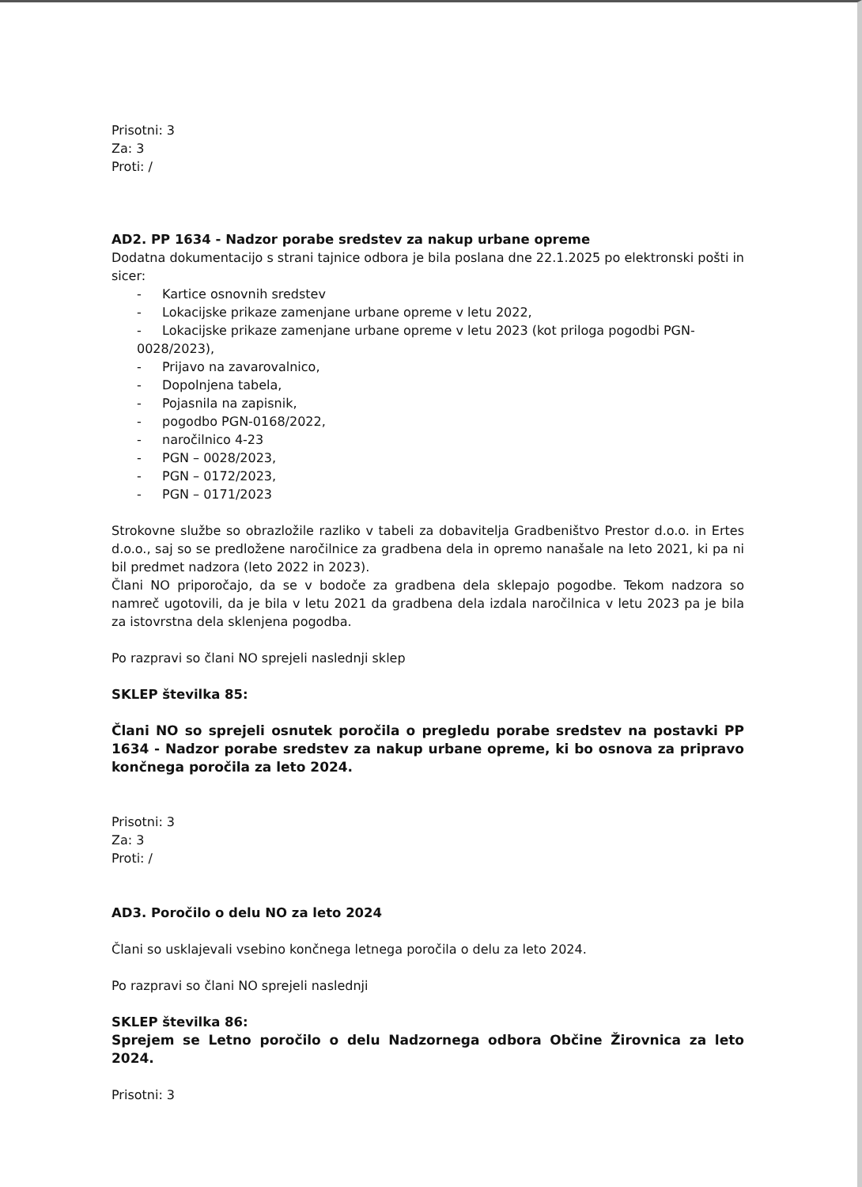Prisotni: 3
Za: 3
Proti: /
AD2. PP 1634 - Nadzor porabe sredstev za nakup urbane opreme
Dodatna dokumentacijo s strani tajnice odbora je bila poslana dne 22.1.2025 po elektronski pošti in sicer:
Kartice osnovnih sredstev
Lokacijske prikaze zamenjane urbane opreme v letu 2022,
Lokacijske prikaze zamenjane urbane opreme v letu 2023 (kot priloga pogodbi PGN-0028/2023),
Prijavo na zavarovalnico,
Dopolnjena tabela,
Pojasnila na zapisnik,
pogodbo PGN-0168/2022,
naročilnico 4-23
PGN – 0028/2023,
PGN – 0172/2023,
PGN – 0171/2023
Strokovne službe so obrazložile razliko v tabeli za dobavitelja Gradbeništvo Prestor d.o.o. in Ertes d.o.o., saj so se predložene naročilnice za gradbena dela in opremo nanašale na leto 2021, ki pa ni bil predmet nadzora (leto 2022 in 2023).
Člani NO priporočajo, da se v bodoče za gradbena dela sklepajo pogodbe. Tekom nadzora so namreč ugotovili, da je bila v letu 2021 da gradbena dela izdala naročilnica v letu 2023 pa je bila za istovrstna dela sklenjena pogodba.
Po razpravi so člani NO sprejeli naslednji sklep
SKLEP številka 85:
Člani NO so sprejeli osnutek poročila o pregledu porabe sredstev na postavki PP 1634 - Nadzor porabe sredstev za nakup urbane opreme, ki bo osnova za pripravo končnega poročila za leto 2024.
Prisotni: 3
Za: 3
Proti: /
AD3. Poročilo o delu NO za leto 2024
Člani so usklajevali vsebino končnega letnega poročila o delu za leto 2024.
Po razpravi so člani NO sprejeli naslednji
SKLEP številka 86:
Sprejem se Letno poročilo o delu Nadzornega odbora Občine Žirovnica za leto 2024.
Prisotni: 3